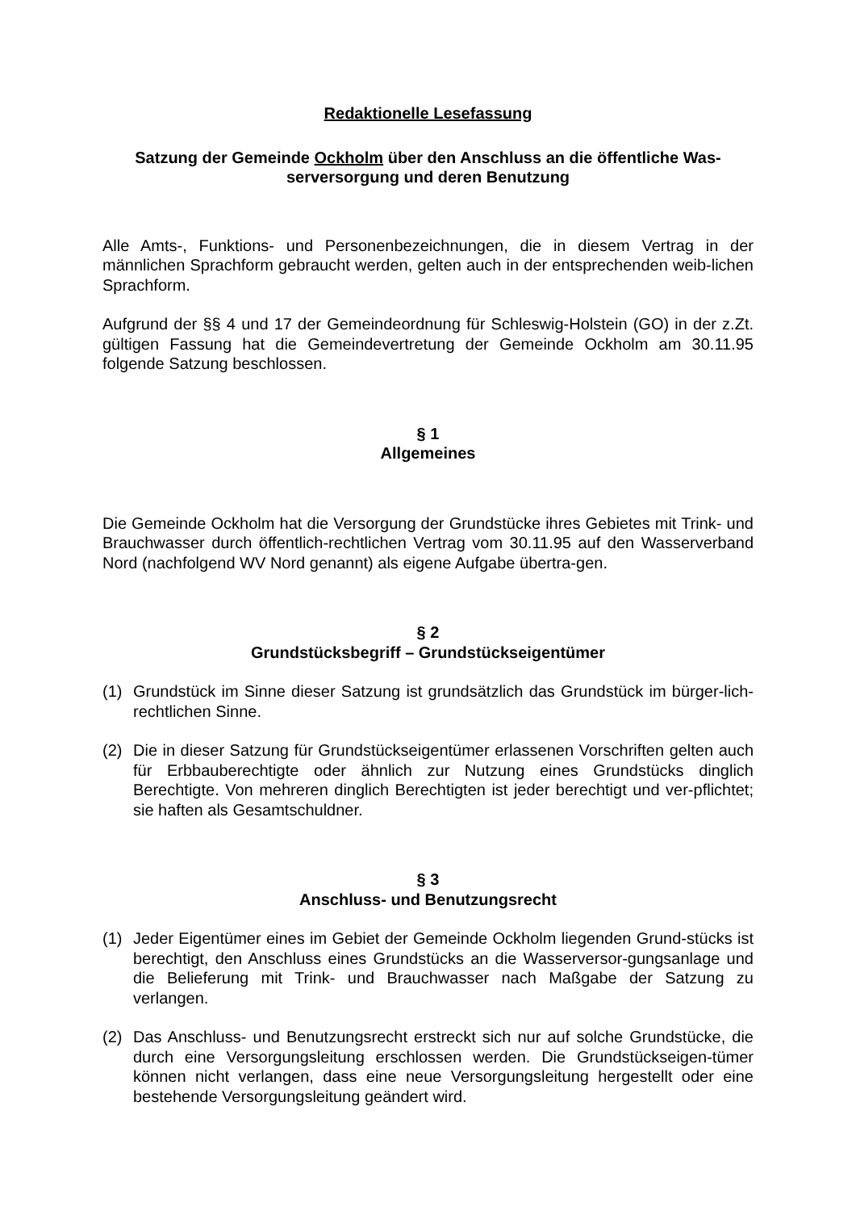Redaktionelle Lesefassung
Satzung der Gemeinde Ockholm über den Anschluss an die öffentliche Was-
serversorgung und deren Benutzung
Alle Amts-, Funktions- und Personenbezeichnungen, die in diesem Vertrag in der männlichen Sprachform gebraucht werden, gelten auch in der entsprechenden weib-lichen Sprachform.
Aufgrund der §§ 4 und 17 der Gemeindeordnung für Schleswig-Holstein (GO) in der z.Zt. gültigen Fassung hat die Gemeindevertretung der Gemeinde Ockholm am 30.11.95 folgende Satzung beschlossen.
§ 1
Allgemeines
Die Gemeinde Ockholm hat die Versorgung der Grundstücke ihres Gebietes mit Trink- und Brauchwasser durch öffentlich-rechtlichen Vertrag vom 30.11.95 auf den Wasserverband Nord (nachfolgend WV Nord genannt) als eigene Aufgabe übertra-gen.
§ 2
Grundstücksbegriff – Grundstückseigentümer
(1) Grundstück im Sinne dieser Satzung ist grundsätzlich das Grundstück im bürger-lich-rechtlichen Sinne.
(2) Die in dieser Satzung für Grundstückseigentümer erlassenen Vorschriften gelten auch für Erbbauberechtigte oder ähnlich zur Nutzung eines Grundstücks dinglich Berechtigte. Von mehreren dinglich Berechtigten ist jeder berechtigt und ver-pflichtet; sie haften als Gesamtschuldner.
§ 3
Anschluss- und Benutzungsrecht
(1) Jeder Eigentümer eines im Gebiet der Gemeinde Ockholm liegenden Grund-stücks ist berechtigt, den Anschluss eines Grundstücks an die Wasserversor-gungsanlage und die Belieferung mit Trink- und Brauchwasser nach Maßgabe der Satzung zu verlangen.
(2) Das Anschluss- und Benutzungsrecht erstreckt sich nur auf solche Grundstücke, die durch eine Versorgungsleitung erschlossen werden. Die Grundstückseigen-tümer können nicht verlangen, dass eine neue Versorgungsleitung hergestellt oder eine bestehende Versorgungsleitung geändert wird.